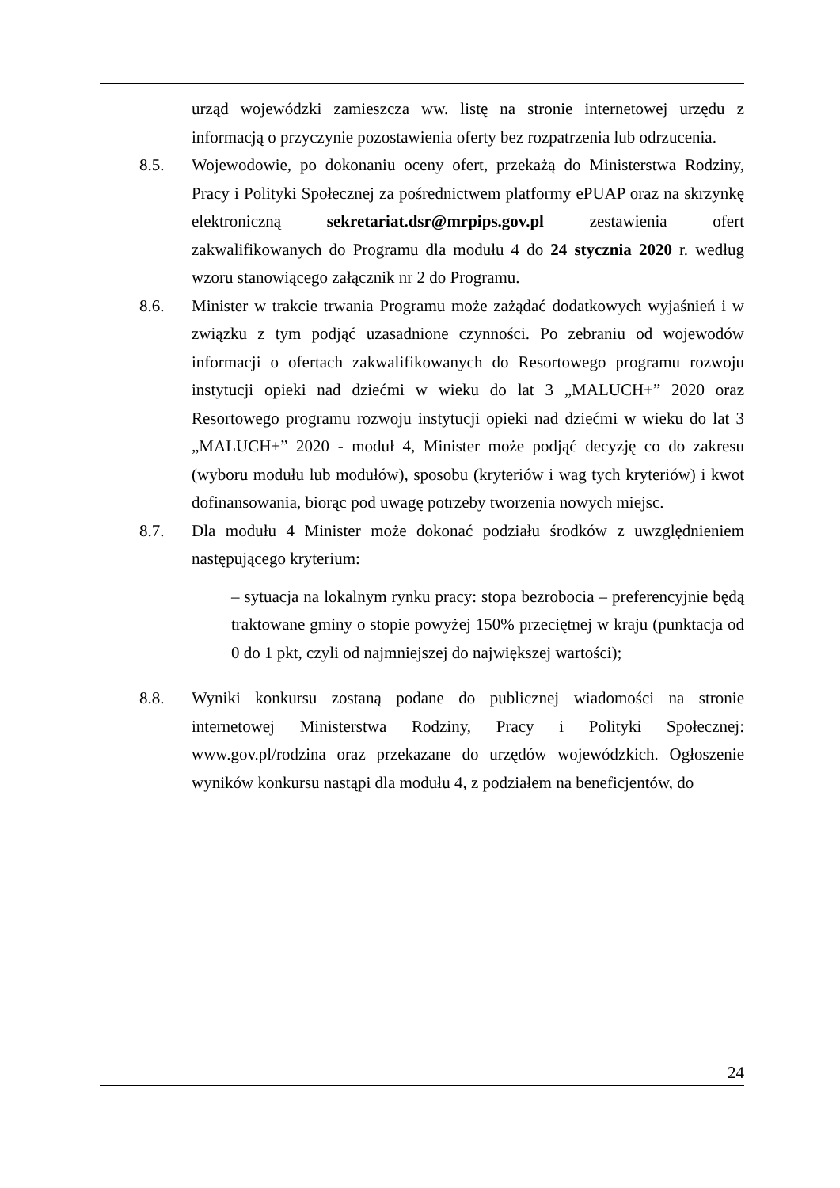urząd wojewódzki zamieszcza ww. listę na stronie internetowej urzędu z informacją o przyczynie pozostawienia oferty bez rozpatrzenia lub odrzucenia.
8.5. Wojewodowie, po dokonaniu oceny ofert, przekażą do Ministerstwa Rodziny, Pracy i Polityki Społecznej za pośrednictwem platformy ePUAP oraz na skrzynkę elektroniczną sekretariat.dsr@mrpips.gov.pl zestawienia ofert zakwalifikowanych do Programu dla modułu 4 do 24 stycznia 2020 r. według wzoru stanowiącego załącznik nr 2 do Programu.
8.6. Minister w trakcie trwania Programu może zażądać dodatkowych wyjaśnień i w związku z tym podjąć uzasadnione czynności. Po zebraniu od wojewodów informacji o ofertach zakwalifikowanych do Resortowego programu rozwoju instytucji opieki nad dziećmi w wieku do lat 3 „MALUCH+” 2020 oraz Resortowego programu rozwoju instytucji opieki nad dziećmi w wieku do lat 3 „MALUCH+” 2020 - moduł 4, Minister może podjąć decyzję co do zakresu (wyboru modułu lub modułów), sposobu (kryteriów i wag tych kryteriów) i kwot dofinansowania, biorąc pod uwagę potrzeby tworzenia nowych miejsc.
8.7. Dla modułu 4 Minister może dokonać podziału środków z uwzględnieniem następującego kryterium:
– sytuacja na lokalnym rynku pracy: stopa bezrobocia – preferencyjnie będą traktowane gminy o stopie powyżej 150% przeciętnej w kraju (punktacja od 0 do 1 pkt, czyli od najmniejszej do największej wartości);
8.8. Wyniki konkursu zostaną podane do publicznej wiadomości na stronie internetowej Ministerstwa Rodziny, Pracy i Polityki Społecznej: www.gov.pl/rodzina oraz przekazane do urzędów wojewódzkich. Ogłoszenie wyników konkursu nastąpi dla modułu 4, z podziałem na beneficjentów, do
24